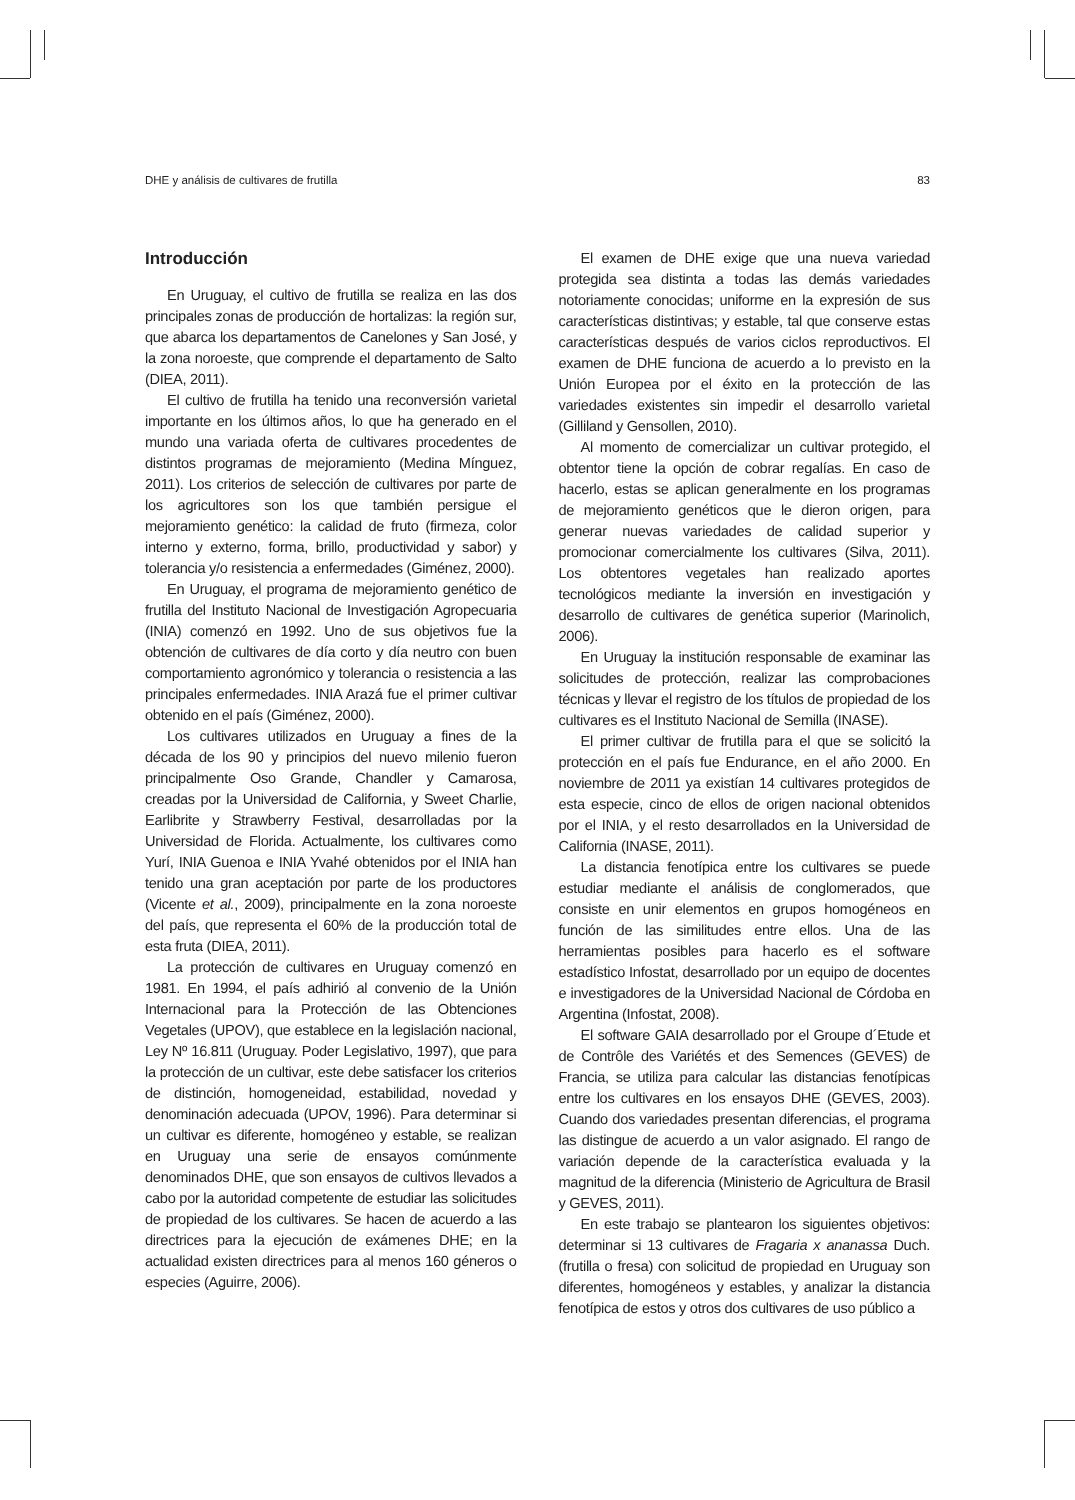DHE y análisis de cultivares de frutilla 83
Introducción
En Uruguay, el cultivo de frutilla se realiza en las dos principales zonas de producción de hortalizas: la región sur, que abarca los departamentos de Canelones y San José, y la zona noroeste, que comprende el departamento de Salto (DIEA, 2011).
El cultivo de frutilla ha tenido una reconversión varietal importante en los últimos años, lo que ha generado en el mundo una variada oferta de cultivares procedentes de distintos programas de mejoramiento (Medina Mínguez, 2011). Los criterios de selección de cultivares por parte de los agricultores son los que también persigue el mejoramiento genético: la calidad de fruto (firmeza, color interno y externo, forma, brillo, productividad y sabor) y tolerancia y/o resistencia a enfermedades (Giménez, 2000).
En Uruguay, el programa de mejoramiento genético de frutilla del Instituto Nacional de Investigación Agropecuaria (INIA) comenzó en 1992. Uno de sus objetivos fue la obtención de cultivares de día corto y día neutro con buen comportamiento agronómico y tolerancia o resistencia a las principales enfermedades. INIA Arazá fue el primer cultivar obtenido en el país (Giménez, 2000).
Los cultivares utilizados en Uruguay a fines de la década de los 90 y principios del nuevo milenio fueron principalmente Oso Grande, Chandler y Camarosa, creadas por la Universidad de California, y Sweet Charlie, Earlibrite y Strawberry Festival, desarrolladas por la Universidad de Florida. Actualmente, los cultivares como Yurí, INIA Guenoa e INIA Yvahé obtenidos por el INIA han tenido una gran aceptación por parte de los productores (Vicente et al., 2009), principalmente en la zona noroeste del país, que representa el 60% de la producción total de esta fruta (DIEA, 2011).
La protección de cultivares en Uruguay comenzó en 1981. En 1994, el país adhirió al convenio de la Unión Internacional para la Protección de las Obtenciones Vegetales (UPOV), que establece en la legislación nacional, Ley Nº 16.811 (Uruguay. Poder Legislativo, 1997), que para la protección de un cultivar, este debe satisfacer los criterios de distinción, homogeneidad, estabilidad, novedad y denominación adecuada (UPOV, 1996). Para determinar si un cultivar es diferente, homogéneo y estable, se realizan en Uruguay una serie de ensayos comúnmente denominados DHE, que son ensayos de cultivos llevados a cabo por la autoridad competente de estudiar las solicitudes de propiedad de los cultivares. Se hacen de acuerdo a las directrices para la ejecución de exámenes DHE; en la actualidad existen directrices para al menos 160 géneros o especies (Aguirre, 2006).
El examen de DHE exige que una nueva variedad protegida sea distinta a todas las demás variedades notoriamente conocidas; uniforme en la expresión de sus características distintivas; y estable, tal que conserve estas características después de varios ciclos reproductivos. El examen de DHE funciona de acuerdo a lo previsto en la Unión Europea por el éxito en la protección de las variedades existentes sin impedir el desarrollo varietal (Gilliland y Gensollen, 2010).
Al momento de comercializar un cultivar protegido, el obtentor tiene la opción de cobrar regalías. En caso de hacerlo, estas se aplican generalmente en los programas de mejoramiento genéticos que le dieron origen, para generar nuevas variedades de calidad superior y promocionar comercialmente los cultivares (Silva, 2011). Los obtentores vegetales han realizado aportes tecnológicos mediante la inversión en investigación y desarrollo de cultivares de genética superior (Marinolich, 2006).
En Uruguay la institución responsable de examinar las solicitudes de protección, realizar las comprobaciones técnicas y llevar el registro de los títulos de propiedad de los cultivares es el Instituto Nacional de Semilla (INASE).
El primer cultivar de frutilla para el que se solicitó la protección en el país fue Endurance, en el año 2000. En noviembre de 2011 ya existían 14 cultivares protegidos de esta especie, cinco de ellos de origen nacional obtenidos por el INIA, y el resto desarrollados en la Universidad de California (INASE, 2011).
La distancia fenotípica entre los cultivares se puede estudiar mediante el análisis de conglomerados, que consiste en unir elementos en grupos homogéneos en función de las similitudes entre ellos. Una de las herramientas posibles para hacerlo es el software estadístico Infostat, desarrollado por un equipo de docentes e investigadores de la Universidad Nacional de Córdoba en Argentina (Infostat, 2008).
El software GAIA desarrollado por el Groupe d´Etude et de Contrôle des Variétés et des Semences (GEVES) de Francia, se utiliza para calcular las distancias fenotípicas entre los cultivares en los ensayos DHE (GEVES, 2003). Cuando dos variedades presentan diferencias, el programa las distingue de acuerdo a un valor asignado. El rango de variación depende de la característica evaluada y la magnitud de la diferencia (Ministerio de Agricultura de Brasil y GEVES, 2011).
En este trabajo se plantearon los siguientes objetivos: determinar si 13 cultivares de Fragaria x ananassa Duch. (frutilla o fresa) con solicitud de propiedad en Uruguay son diferentes, homogéneos y estables, y analizar la distancia fenotípica de estos y otros dos cultivares de uso público a